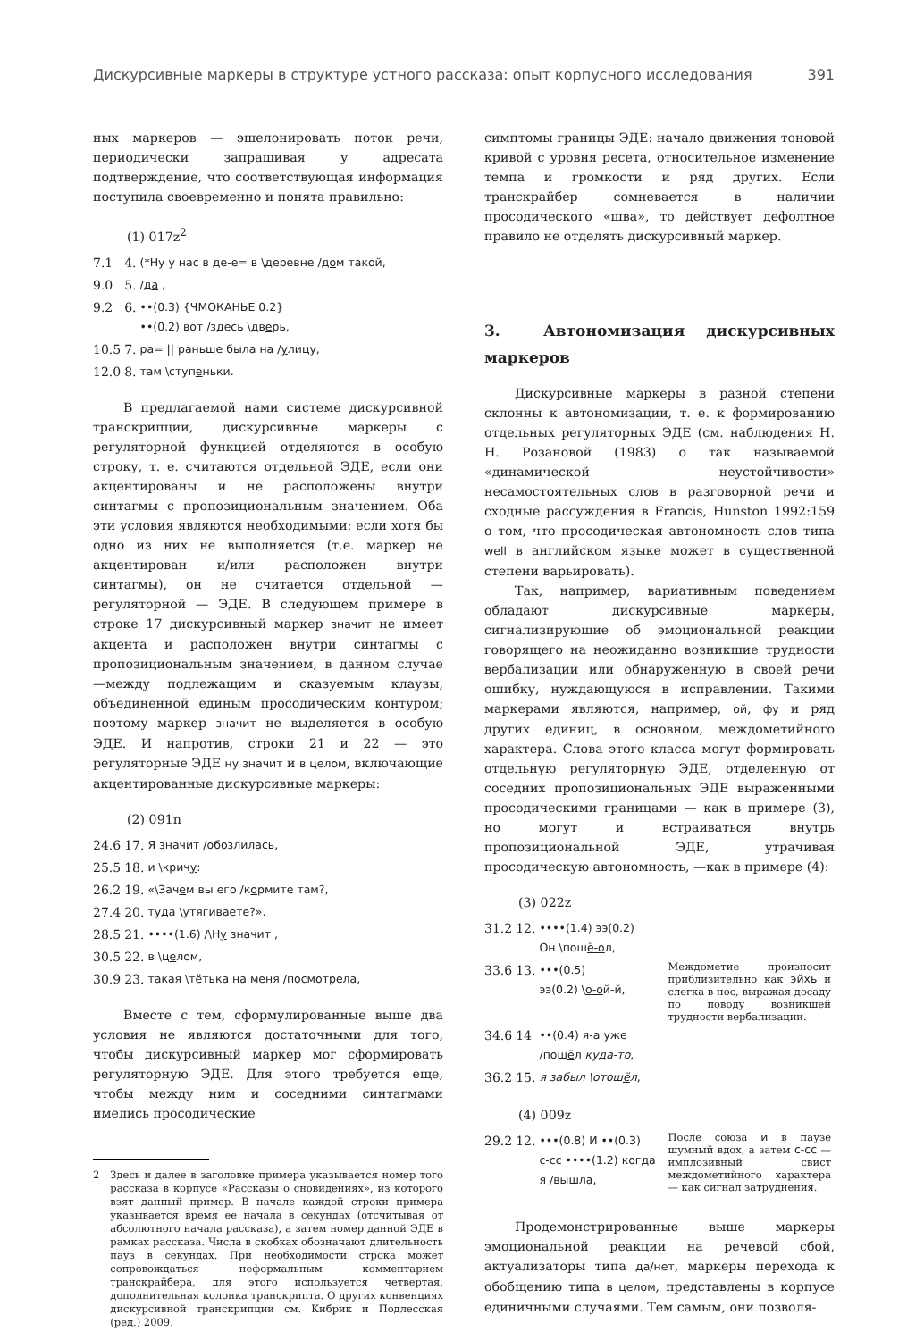Дискурсивные маркеры в структуре устного рассказа: опыт корпусного исследования 391
ных маркеров — эшелонировать поток речи, периодически запрашивая у адресата подтверждение, что соответствующая информация поступила своевременно и понята правильно:
(1) 017z<sup>2</sup>
| 7.1 | 4. | (*Ну у нас в де-е= в \деревне / до м такой, |
| 9.0 | 5. | /д а , |
| 9.2 | 6. | ••(0.3) {ЧМОКАНЬЕ 0.2} ••(0.2) вот /здесь \дв е рь, |
| 10.5 | 7. | ра= // раньше была на / у лицу, |
| 12.0 | 8. | там \ступ е ньки. |
В предлагаемой нами системе дискурсивной транскрипции, дискурсивные маркеры с регуляторной функцией отделяются в особую строку, т. е. считаются отдельной ЭДЕ, если они акцентированы и не расположены внутри синтагмы с пропозициональным значением. Оба эти условия являются необходимыми: если хотя бы одно из них не выполняется (т.е. маркер не акцентирован и/или расположен внутри синтагмы), он не считается отдельной — регуляторной — ЭДЕ. В следующем примере в строке 17 дискурсивный маркер значит не имеет акцента и расположен внутри синтагмы с пропозициональным значением, в данном случае —между подлежащим и сказуемым клаузы, объединенной единым просодическим контуром; поэтому маркер значит не выделяется в особую ЭДЕ. И напротив, строки 21 и 22 — это регуляторные ЭДЕ ну значит и в целом, включающие акцентированные дискурсивные маркеры:
(2) 091n
| 24.6 | 17. | Я значит /обозл и лась, |
| 25.5 | 18. | и \крич у : |
| 26.2 | 19. | «\Зач е м вы его /к о рмите там?, |
| 27.4 | 20. | туда \ут я гиваете?». |
| 28.5 | 21. | ••••(1.6) /\Н у значит , |
| 30.5 | 22. | в \ц е лом, |
| 30.9 | 23. | такая \тётька на меня /посмотр е ла, |
Вместе с тем, сформулированные выше два условия не являются достаточными для того, чтобы дискурсивный маркер мог сформировать регуляторную ЭДЕ. Для этого требуется еще, чтобы между ним и соседними синтагмами имелись просодические
2 Здесь и далее в заголовке примера указывается номер того рассказа в корпусе «Рассказы о сновидениях», из которого взят данный пример. В начале каждой строки примера указывается время ее начала в секундах (отсчитывая от абсолютного начала рассказа), а затем номер данной ЭДЕ в рамках рассказа. Числа в скобках обозначают длительность пауз в секундах. При необходимости строка может сопровождаться неформальным комментарием транскрайбера, для этого используется четвертая, дополнительная колонка транскрипта. О других конвенциях дискурсивной транскрипции см. Кибрик и Подлесская (ред.) 2009.
симптомы границы ЭДЕ: начало движения тоновой кривой с уровня ресета, относительное изменение темпа и громкости и ряд других. Если транскрайбер сомневается в наличии просодического «шва», то действует дефолтное правило не отделять дискурсивный маркер.
3. Автономизация дискурсивных маркеров
Дискурсивные маркеры в разной степени склонны к автономизации, т. е. к формированию отдельных регуляторных ЭДЕ (см. наблюдения Н. Н. Розановой (1983) о так называемой «динамической неустойчивости» несамостоятельных слов в разговорной речи и сходные рассуждения в Francis, Hunston 1992:159 о том, что просодическая автономность слов типа well в английском языке может в существенной степени варьировать).
Так, например, вариативным поведением обладают дискурсивные маркеры, сигнализирующие об эмоциональной реакции говорящего на неожиданно возникшие трудности вербализации или обнаруженную в своей речи ошибку, нуждающуюся в исправлении. Такими маркерами являются, например, ой, фу и ряд других единиц, в основном, междометийного характера. Слова этого класса могут формировать отдельную регуляторную ЭДЕ, отделенную от соседних пропозициональных ЭДЕ выраженными просодическими границами — как в примере (3), но могут и встраиваться внутрь пропозициональной ЭДЕ, утрачивая просодическую автономность, —как в примере (4):
(3) 022z
| 31.2 | 12. | ••••(1.4) ээ(0.2) Он \пош ё-о л, | |
| 33.6 | 13. | •••(0.5) ээ(0.2) \ о-о й-й, | Междометие произносит приблизительно как эйхь и слегка в нос, выражая досаду по поводу возникшей трудности вербализации. |
| 34.6 | 14 | ••(0.4) я-а уже /пош ё л куда-то , | |
| 36.2 | 15. | я забыл \отош ё л , | |
(4) 009z
| 29.2 | 12. | •••(0.8) И ••(0.3) с-сс ••••(1.2) когда я /в ы шла, | После союза и в паузе шумный вдох, а затем с-сс — имплозивный свист междометийного характера — как сигнал затруднения. |
Продемонстрированные выше маркеры эмоциональной реакции на речевой сбой, актуализаторы типа да/нет, маркеры перехода к обобщению типа в целом, представлены в корпусе единичными случаями. Тем самым, они позволя-